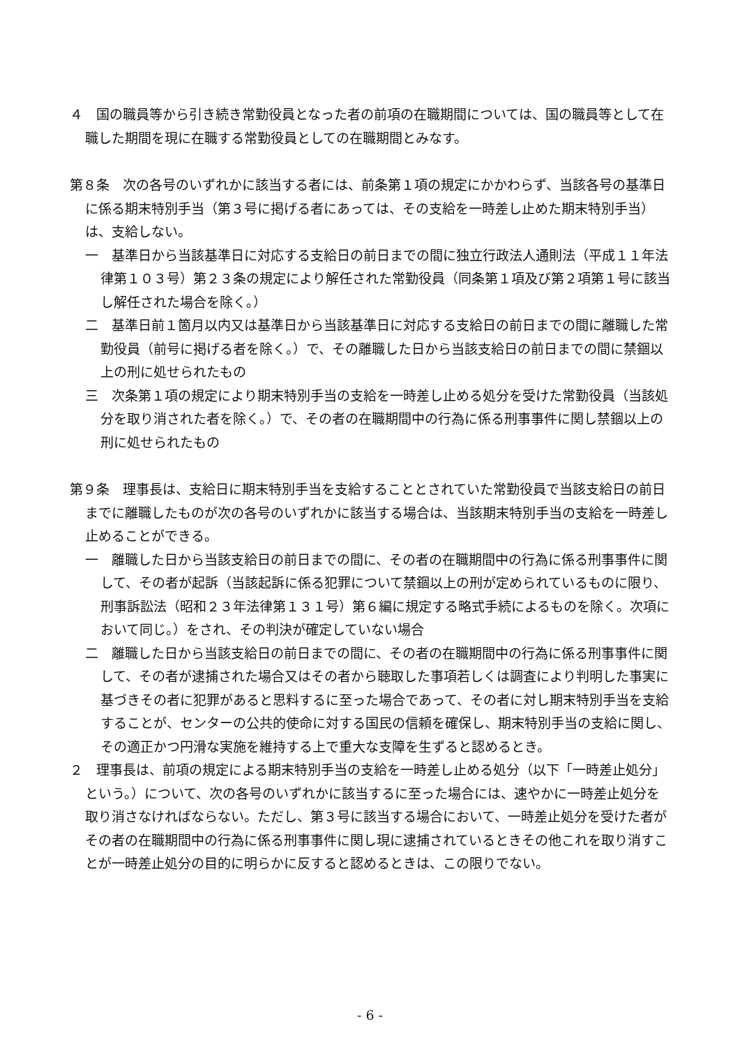４　国の職員等から引き続き常勤役員となった者の前項の在職期間については、国の職員等として在職した期間を現に在職する常勤役員としての在職期間とみなす。
第８条　次の各号のいずれかに該当する者には、前条第１項の規定にかかわらず、当該各号の基準日に係る期末特別手当（第３号に掲げる者にあっては、その支給を一時差し止めた期末特別手当）は、支給しない。
一　基準日から当該基準日に対応する支給日の前日までの間に独立行政法人通則法（平成１１年法律第１０３号）第２３条の規定により解任された常勤役員（同条第１項及び第２項第１号に該当し解任された場合を除く。）
二　基準日前１箇月以内又は基準日から当該基準日に対応する支給日の前日までの間に離職した常勤役員（前号に掲げる者を除く。）で、その離職した日から当該支給日の前日までの間に禁錮以上の刑に処せられたもの
三　次条第１項の規定により期末特別手当の支給を一時差し止める処分を受けた常勤役員（当該処分を取り消された者を除く。）で、その者の在職期間中の行為に係る刑事事件に関し禁錮以上の刑に処せられたもの
第９条　理事長は、支給日に期末特別手当を支給することとされていた常勤役員で当該支給日の前日までに離職したものが次の各号のいずれかに該当する場合は、当該期末特別手当の支給を一時差し止めることができる。
一　離職した日から当該支給日の前日までの間に、その者の在職期間中の行為に係る刑事事件に関して、その者が起訴（当該起訴に係る犯罪について禁錮以上の刑が定められているものに限り、刑事訴訟法（昭和２３年法律第１３１号）第６編に規定する略式手続によるものを除く。次項において同じ。）をされ、その判決が確定していない場合
二　離職した日から当該支給日の前日までの間に、その者の在職期間中の行為に係る刑事事件に関して、その者が逮捕された場合又はその者から聴取した事項若しくは調査により判明した事実に基づきその者に犯罪があると思料するに至った場合であって、その者に対し期末特別手当を支給することが、センターの公共的使命に対する国民の信頼を確保し、期末特別手当の支給に関し、その適正かつ円滑な実施を維持する上で重大な支障を生ずると認めるとき。
２　理事長は、前項の規定による期末特別手当の支給を一時差し止める処分（以下「一時差止処分」という。）について、次の各号のいずれかに該当するに至った場合には、速やかに一時差止処分を取り消さなければならない。ただし、第３号に該当する場合において、一時差止処分を受けた者がその者の在職期間中の行為に係る刑事事件に関し現に逮捕されているときその他これを取り消すことが一時差止処分の目的に明らかに反すると認めるときは、この限りでない。
- 6 -